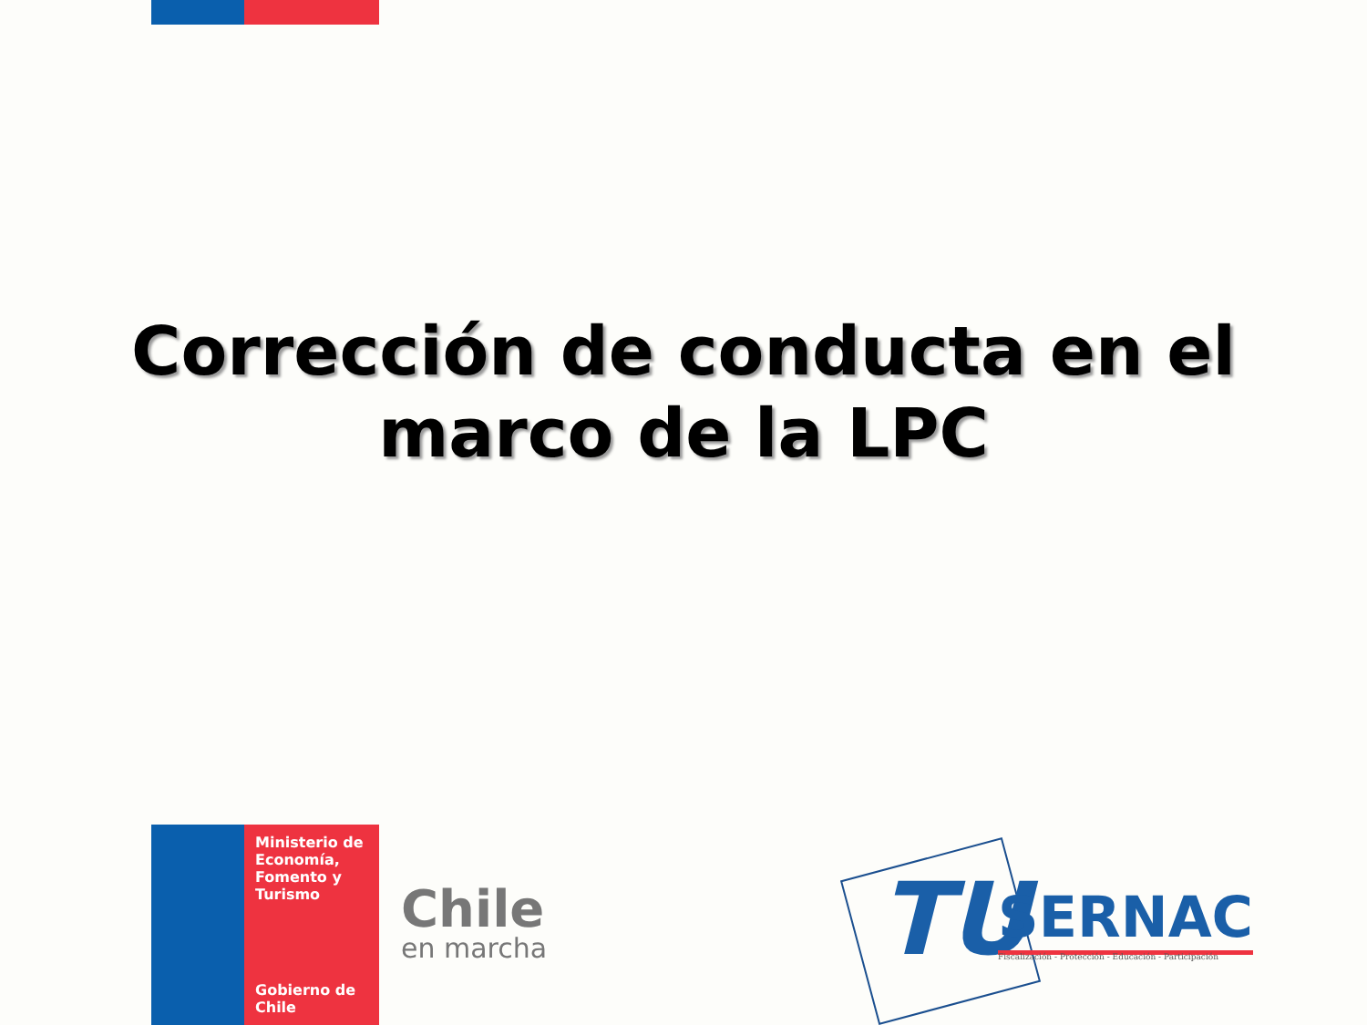Corrección de conducta en el
marco de la LPC
Ministerio de Economía, Fomento y Turismo
Gobierno de Chile
Chile
en marcha
TU SERNAC
Fiscalización - Protección - Educación - Participación